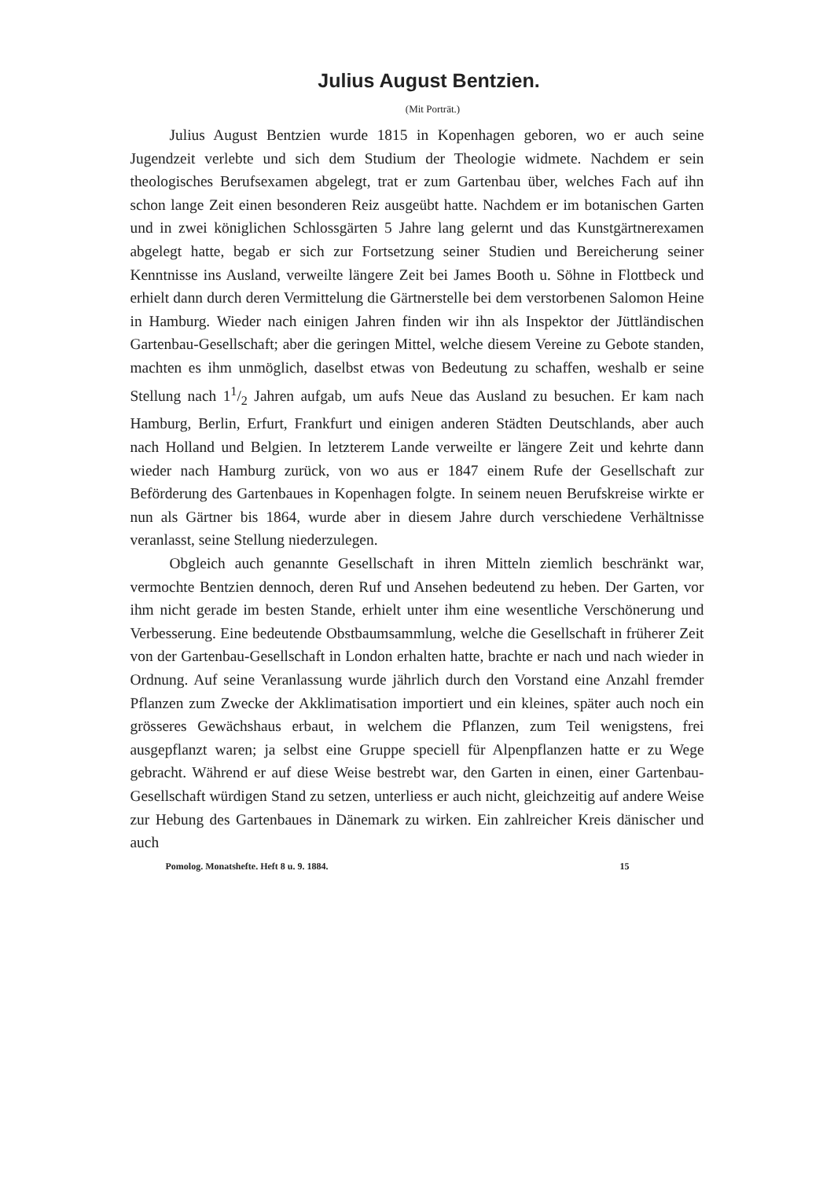Julius August Bentzien.
(Mit Porträt.)
Julius August Bentzien wurde 1815 in Kopenhagen geboren, wo er auch seine Jugendzeit verlebte und sich dem Studium der Theologie widmete. Nachdem er sein theologisches Berufsexamen abgelegt, trat er zum Gartenbau über, welches Fach auf ihn schon lange Zeit einen besonderen Reiz ausgeübt hatte. Nachdem er im botanischen Garten und in zwei königlichen Schlossgärten 5 Jahre lang gelernt und das Kunstgärtnerexamen abgelegt hatte, begab er sich zur Fortsetzung seiner Studien und Bereicherung seiner Kenntnisse ins Ausland, verweilte längere Zeit bei James Booth u. Söhne in Flottbeck und erhielt dann durch deren Vermittelung die Gärtnerstelle bei dem verstorbenen Salomon Heine in Hamburg. Wieder nach einigen Jahren finden wir ihn als Inspektor der Jüttländischen Gartenbau-Gesellschaft; aber die geringen Mittel, welche diesem Vereine zu Gebote standen, machten es ihm unmöglich, daselbst etwas von Bedeutung zu schaffen, weshalb er seine Stellung nach 11/2 Jahren aufgab, um aufs Neue das Ausland zu besuchen. Er kam nach Hamburg, Berlin, Erfurt, Frankfurt und einigen anderen Städten Deutschlands, aber auch nach Holland und Belgien. In letzterem Lande verweilte er längere Zeit und kehrte dann wieder nach Hamburg zurück, von wo aus er 1847 einem Rufe der Gesellschaft zur Beförderung des Gartenbaues in Kopenhagen folgte. In seinem neuen Berufskreise wirkte er nun als Gärtner bis 1864, wurde aber in diesem Jahre durch verschiedene Verhältnisse veranlasst, seine Stellung niederzulegen.
Obgleich auch genannte Gesellschaft in ihren Mitteln ziemlich beschränkt war, vermochte Bentzien dennoch, deren Ruf und Ansehen bedeutend zu heben. Der Garten, vor ihm nicht gerade im besten Stande, erhielt unter ihm eine wesentliche Verschönerung und Verbesserung. Eine bedeutende Obstbaumsammlung, welche die Gesellschaft in früherer Zeit von der Gartenbau-Gesellschaft in London erhalten hatte, brachte er nach und nach wieder in Ordnung. Auf seine Veranlassung wurde jährlich durch den Vorstand eine Anzahl fremder Pflanzen zum Zwecke der Akklimatisation importiert und ein kleines, später auch noch ein grösseres Gewächshaus erbaut, in welchem die Pflanzen, zum Teil wenigstens, frei ausgepflanzt waren; ja selbst eine Gruppe speciell für Alpenpflanzen hatte er zu Wege gebracht. Während er auf diese Weise bestrebt war, den Garten in einen, einer Gartenbau-Gesellschaft würdigen Stand zu setzen, unterliess er auch nicht, gleichzeitig auf andere Weise zur Hebung des Gartenbaues in Dänemark zu wirken. Ein zahlreicher Kreis dänischer und auch
Pomolog. Monatshefte. Heft 8 u. 9. 1884. 15